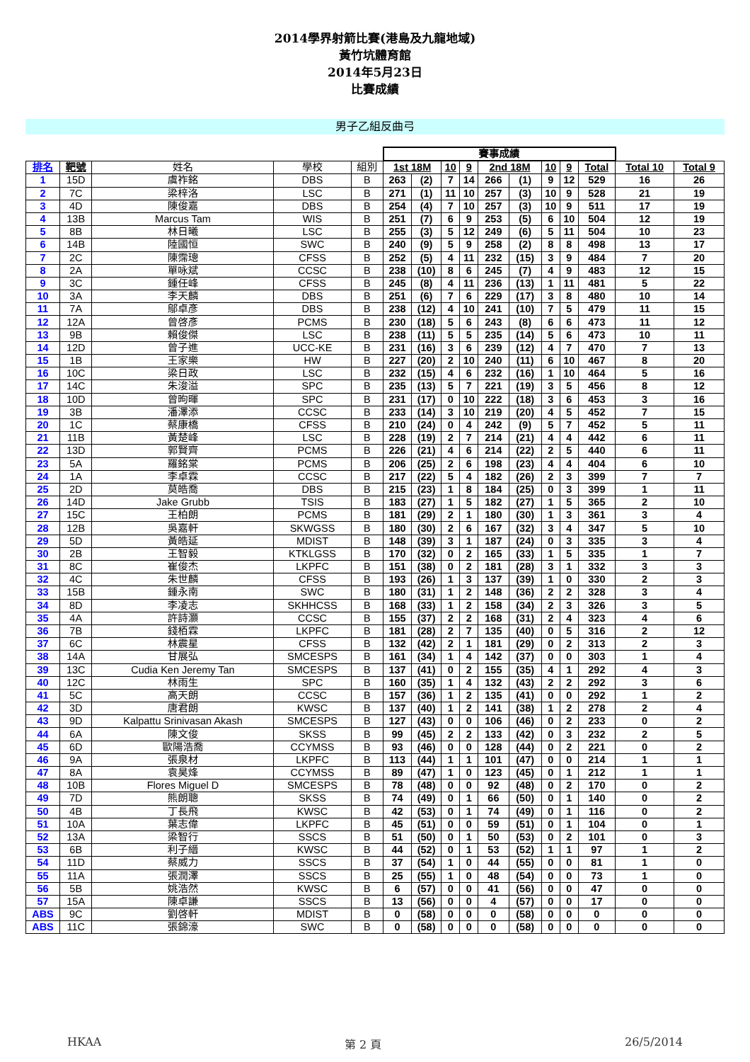2014學界射箭比賽(港島及九龍地域)
黃竹坑體育館
2014年5月23日
比賽成績
男子乙組反曲弓
| | | | | | 賽事成績 | | | | | | | | | | |
| 排名 | 靶號 | 姓名 | 學校 | 組別 | 1st 18M | | 10 | 9 | 2nd 18M | | 10 | 9 | Total | Total 10 | Total 9 |
| 1 | 15D | 虞祚銘 | DBS | B | 263 | (2) | 7 | 14 | 266 | (1) | 9 | 12 | 529 | 16 | 26 |
| 2 | 7C | 梁梓洛 | LSC | B | 271 | (1) | 11 | 10 | 257 | (3) | 10 | 9 | 528 | 21 | 19 |
| 3 | 4D | 陳俊嘉 | DBS | B | 254 | (4) | 7 | 10 | 257 | (3) | 10 | 9 | 511 | 17 | 19 |
| 4 | 13B | Marcus Tam | WIS | B | 251 | (7) | 6 | 9 | 253 | (5) | 6 | 10 | 504 | 12 | 19 |
| 5 | 8B | 林日曦 | LSC | B | 255 | (3) | 5 | 12 | 249 | (6) | 5 | 11 | 504 | 10 | 23 |
| 6 | 14B | 陸國恒 | SWC | B | 240 | (9) | 5 | 9 | 258 | (2) | 8 | 8 | 498 | 13 | 17 |
| 7 | 2C | 陳霈璁 | CFSS | B | 252 | (5) | 4 | 11 | 232 | (15) | 3 | 9 | 484 | 7 | 20 |
| 8 | 2A | 單咏斌 | CCSC | B | 238 | (10) | 8 | 6 | 245 | (7) | 4 | 9 | 483 | 12 | 15 |
| 9 | 3C | 鍾任峰 | CFSS | B | 245 | (8) | 4 | 11 | 236 | (13) | 1 | 11 | 481 | 5 | 22 |
| 10 | 3A | 李天麟 | DBS | B | 251 | (6) | 7 | 6 | 229 | (17) | 3 | 8 | 480 | 10 | 14 |
| 11 | 7A | 鄔卓彥 | DBS | B | 238 | (12) | 4 | 10 | 241 | (10) | 7 | 5 | 479 | 11 | 15 |
| 12 | 12A | 曾啓彥 | PCMS | B | 230 | (18) | 5 | 6 | 243 | (8) | 6 | 6 | 473 | 11 | 12 |
| 13 | 9B | 賴俊傑 | LSC | B | 238 | (11) | 5 | 5 | 235 | (14) | 5 | 6 | 473 | 10 | 11 |
| 14 | 12D | 曾子進 | UCC-KE | B | 231 | (16) | 3 | 6 | 239 | (12) | 4 | 7 | 470 | 7 | 13 |
| 15 | 1B | 王家樂 | HW | B | 227 | (20) | 2 | 10 | 240 | (11) | 6 | 10 | 467 | 8 | 20 |
| 16 | 10C | 梁日政 | LSC | B | 232 | (15) | 4 | 6 | 232 | (16) | 1 | 10 | 464 | 5 | 16 |
| 17 | 14C | 朱浚溢 | SPC | B | 235 | (13) | 5 | 7 | 221 | (19) | 3 | 5 | 456 | 8 | 12 |
| 18 | 10D | 曾昫暉 | SPC | B | 231 | (17) | 0 | 10 | 222 | (18) | 3 | 6 | 453 | 3 | 16 |
| 19 | 3B | 潘澤添 | CCSC | B | 233 | (14) | 3 | 10 | 219 | (20) | 4 | 5 | 452 | 7 | 15 |
| 20 | 1C | 蔡康橋 | CFSS | B | 210 | (24) | 0 | 4 | 242 | (9) | 5 | 7 | 452 | 5 | 11 |
| 21 | 11B | 黃楚峰 | LSC | B | 228 | (19) | 2 | 7 | 214 | (21) | 4 | 4 | 442 | 6 | 11 |
| 22 | 13D | 郭賢齊 | PCMS | B | 226 | (21) | 4 | 6 | 214 | (22) | 2 | 5 | 440 | 6 | 11 |
| 23 | 5A | 羅銘棠 | PCMS | B | 206 | (25) | 2 | 6 | 198 | (23) | 4 | 4 | 404 | 6 | 10 |
| 24 | 1A | 李卓霖 | CCSC | B | 217 | (22) | 5 | 4 | 182 | (26) | 2 | 3 | 399 | 7 | 7 |
| 25 | 2D | 莫皓喬 | DBS | B | 215 | (23) | 1 | 8 | 184 | (25) | 0 | 3 | 399 | 1 | 11 |
| 26 | 14D | Jake Grubb | TSIS | B | 183 | (27) | 1 | 5 | 182 | (27) | 1 | 5 | 365 | 2 | 10 |
| 27 | 15C | 王柏朗 | PCMS | B | 181 | (29) | 2 | 1 | 180 | (30) | 1 | 3 | 361 | 3 | 4 |
| 28 | 12B | 吳嘉軒 | SKWGSS | B | 180 | (30) | 2 | 6 | 167 | (32) | 3 | 4 | 347 | 5 | 10 |
| 29 | 5D | 黃皓延 | MDIST | B | 148 | (39) | 3 | 1 | 187 | (24) | 0 | 3 | 335 | 3 | 4 |
| 30 | 2B | 王智毅 | KTKLGSS | B | 170 | (32) | 0 | 2 | 165 | (33) | 1 | 5 | 335 | 1 | 7 |
| 31 | 8C | 崔俊杰 | LKPFC | B | 151 | (38) | 0 | 2 | 181 | (28) | 3 | 1 | 332 | 3 | 3 |
| 32 | 4C | 朱世麟 | CFSS | B | 193 | (26) | 1 | 3 | 137 | (39) | 1 | 0 | 330 | 2 | 3 |
| 33 | 15B | 鍾永南 | SWC | B | 180 | (31) | 1 | 2 | 148 | (36) | 2 | 2 | 328 | 3 | 4 |
| 34 | 8D | 李凌志 | SKHHCSS | B | 168 | (33) | 1 | 2 | 158 | (34) | 2 | 3 | 326 | 3 | 5 |
| 35 | 4A | 許詩灝 | CCSC | B | 155 | (37) | 2 | 2 | 168 | (31) | 2 | 4 | 323 | 4 | 6 |
| 36 | 7B | 錢栢霖 | LKPFC | B | 181 | (28) | 2 | 7 | 135 | (40) | 0 | 5 | 316 | 2 | 12 |
| 37 | 6C | 林震星 | CFSS | B | 132 | (42) | 2 | 1 | 181 | (29) | 0 | 2 | 313 | 2 | 3 |
| 38 | 14A | 甘展弘 | SMCESPS | B | 161 | (34) | 1 | 4 | 142 | (37) | 0 | 0 | 303 | 1 | 4 |
| 39 | 13C | Cudia Ken Jeremy Tan | SMCESPS | B | 137 | (41) | 0 | 2 | 155 | (35) | 4 | 1 | 292 | 4 | 3 |
| 40 | 12C | 林雨生 | SPC | B | 160 | (35) | 1 | 4 | 132 | (43) | 2 | 2 | 292 | 3 | 6 |
| 41 | 5C | 高天朗 | CCSC | B | 157 | (36) | 1 | 2 | 135 | (41) | 0 | 0 | 292 | 1 | 2 |
| 42 | 3D | 唐君朗 | KWSC | B | 137 | (40) | 1 | 2 | 141 | (38) | 1 | 2 | 278 | 2 | 4 |
| 43 | 9D | Kalpattu Srinivasan Akash | SMCESPS | B | 127 | (43) | 0 | 0 | 106 | (46) | 0 | 2 | 233 | 0 | 2 |
| 44 | 6A | 陳文俊 | SKSS | B | 99 | (45) | 2 | 2 | 133 | (42) | 0 | 3 | 232 | 2 | 5 |
| 45 | 6D | 歐陽浩喬 | CCYMSS | B | 93 | (46) | 0 | 0 | 128 | (44) | 0 | 2 | 221 | 0 | 2 |
| 46 | 9A | 張泉材 | LKPFC | B | 113 | (44) | 1 | 1 | 101 | (47) | 0 | 0 | 214 | 1 | 1 |
| 47 | 8A | 袁昊烽 | CCYMSS | B | 89 | (47) | 1 | 0 | 123 | (45) | 0 | 1 | 212 | 1 | 1 |
| 48 | 10B | Flores Miguel D | SMCESPS | B | 78 | (48) | 0 | 0 | 92 | (48) | 0 | 2 | 170 | 0 | 2 |
| 49 | 7D | 熊朗聰 | SKSS | B | 74 | (49) | 0 | 1 | 66 | (50) | 0 | 1 | 140 | 0 | 2 |
| 50 | 4B | 丁長飛 | KWSC | B | 42 | (53) | 0 | 1 | 74 | (49) | 0 | 1 | 116 | 0 | 2 |
| 51 | 10A | 葉志偉 | LKPFC | B | 45 | (51) | 0 | 0 | 59 | (51) | 0 | 1 | 104 | 0 | 1 |
| 52 | 13A | 梁智行 | SSCS | B | 51 | (50) | 0 | 1 | 50 | (53) | 0 | 2 | 101 | 0 | 3 |
| 53 | 6B | 利子縉 | KWSC | B | 44 | (52) | 0 | 1 | 53 | (52) | 1 | 1 | 97 | 1 | 2 |
| 54 | 11D | 蔡威力 | SSCS | B | 37 | (54) | 1 | 0 | 44 | (55) | 0 | 0 | 81 | 1 | 0 |
| 55 | 11A | 張潤澤 | SSCS | B | 25 | (55) | 1 | 0 | 48 | (54) | 0 | 0 | 73 | 1 | 0 |
| 56 | 5B | 姚浩然 | KWSC | B | 6 | (57) | 0 | 0 | 41 | (56) | 0 | 0 | 47 | 0 | 0 |
| 57 | 15A | 陳卓謙 | SSCS | B | 13 | (56) | 0 | 0 | 4 | (57) | 0 | 0 | 17 | 0 | 0 |
| ABS | 9C | 劉啓軒 | MDIST | B | 0 | (58) | 0 | 0 | 0 | (58) | 0 | 0 | 0 | 0 | 0 |
| ABS | 11C | 張錦濠 | SWC | B | 0 | (58) | 0 | 0 | 0 | (58) | 0 | 0 | 0 | 0 | 0 |
HKAA 第 2 頁 26/5/2014